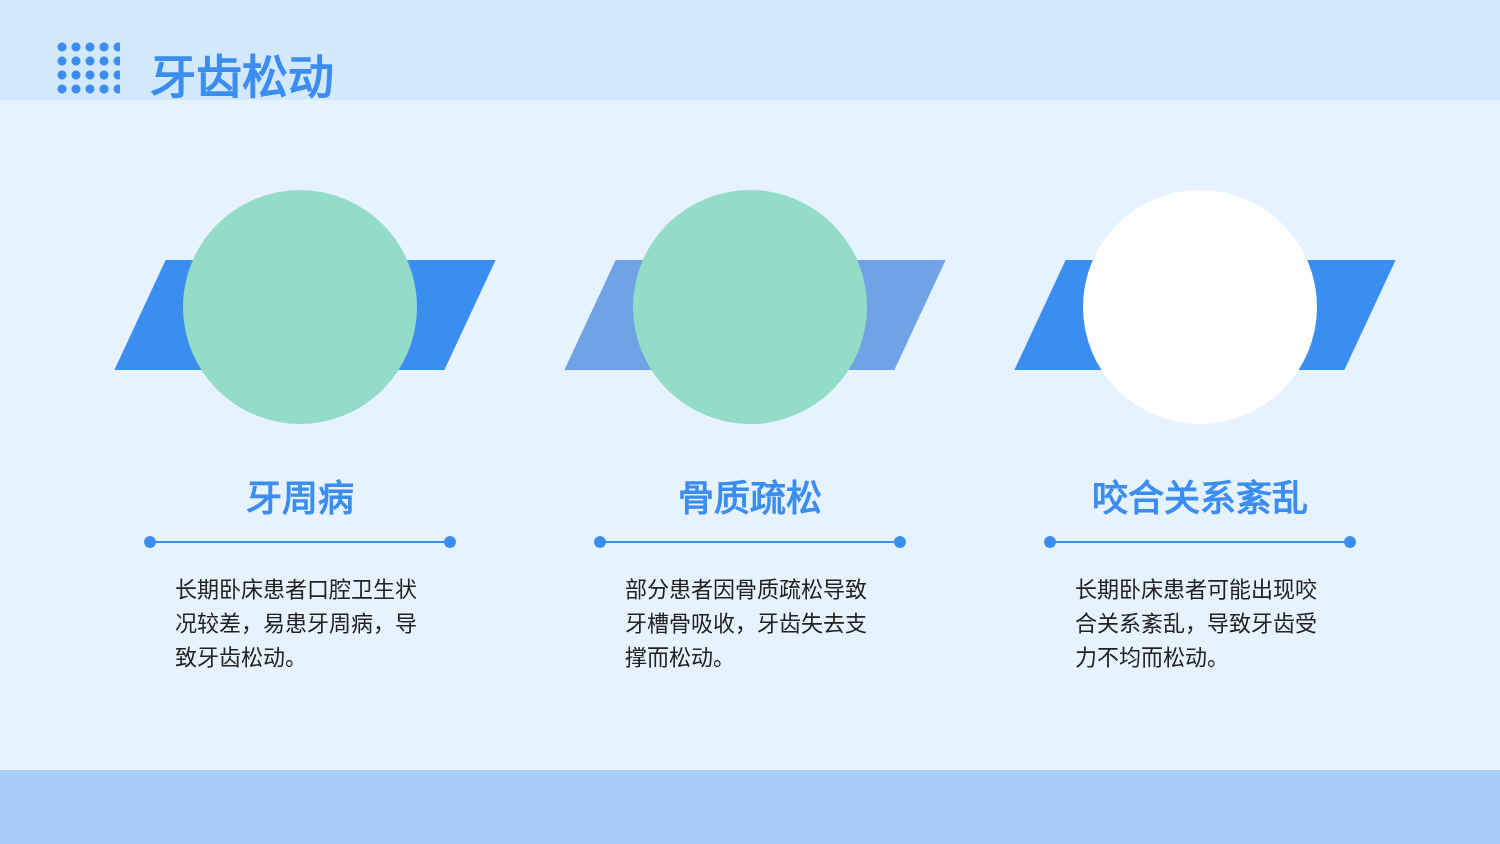牙齿松动
牙周病
长期卧床患者口腔卫生状况较差，易患牙周病，导致牙齿松动。
骨质疏松
部分患者因骨质疏松导致牙槽骨吸收，牙齿失去支撑而松动。
咬合关系紊乱
长期卧床患者可能出现咬合关系紊乱，导致牙齿受力不均而松动。